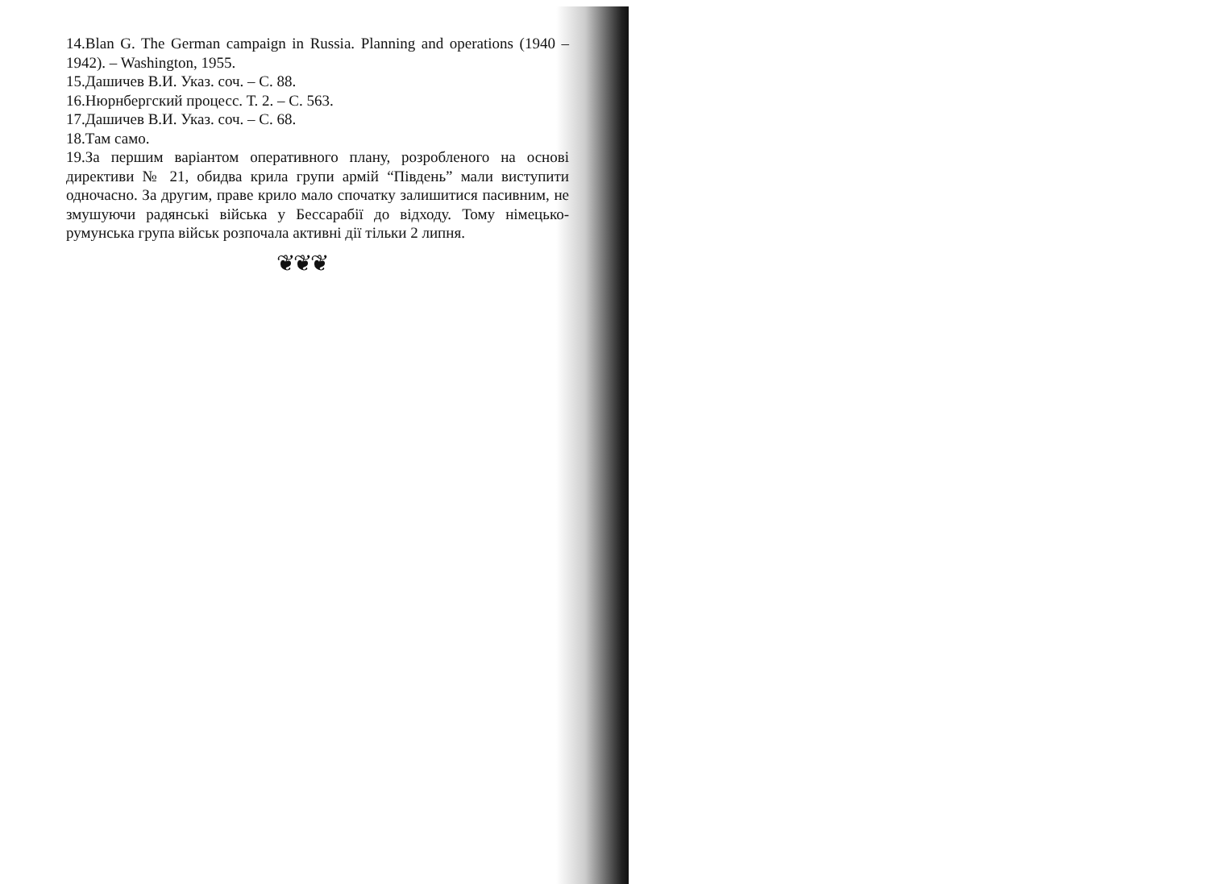14.Blan G. The German campaign in Russia. Planning and operations (1940 – 1942). – Washington, 1955.
15.Дашичев В.И. Указ. соч. – С. 88.
16.Нюрнбергский процесс. Т. 2. – С. 563.
17.Дашичев В.И. Указ. соч. – С. 68.
18.Там само.
19.За першим варіантом оперативного плану, розробленого на основі директиви № 21, обидва крила групи армій “Південь” мали виступити одночасно. За другим, праве крило мало спочатку залишитися пасивним, не змушуючи радянські війська у Бессарабії до відходу. Тому німецько-румунська група військ розпочала активні дії тільки 2 липня.
❦❦❦